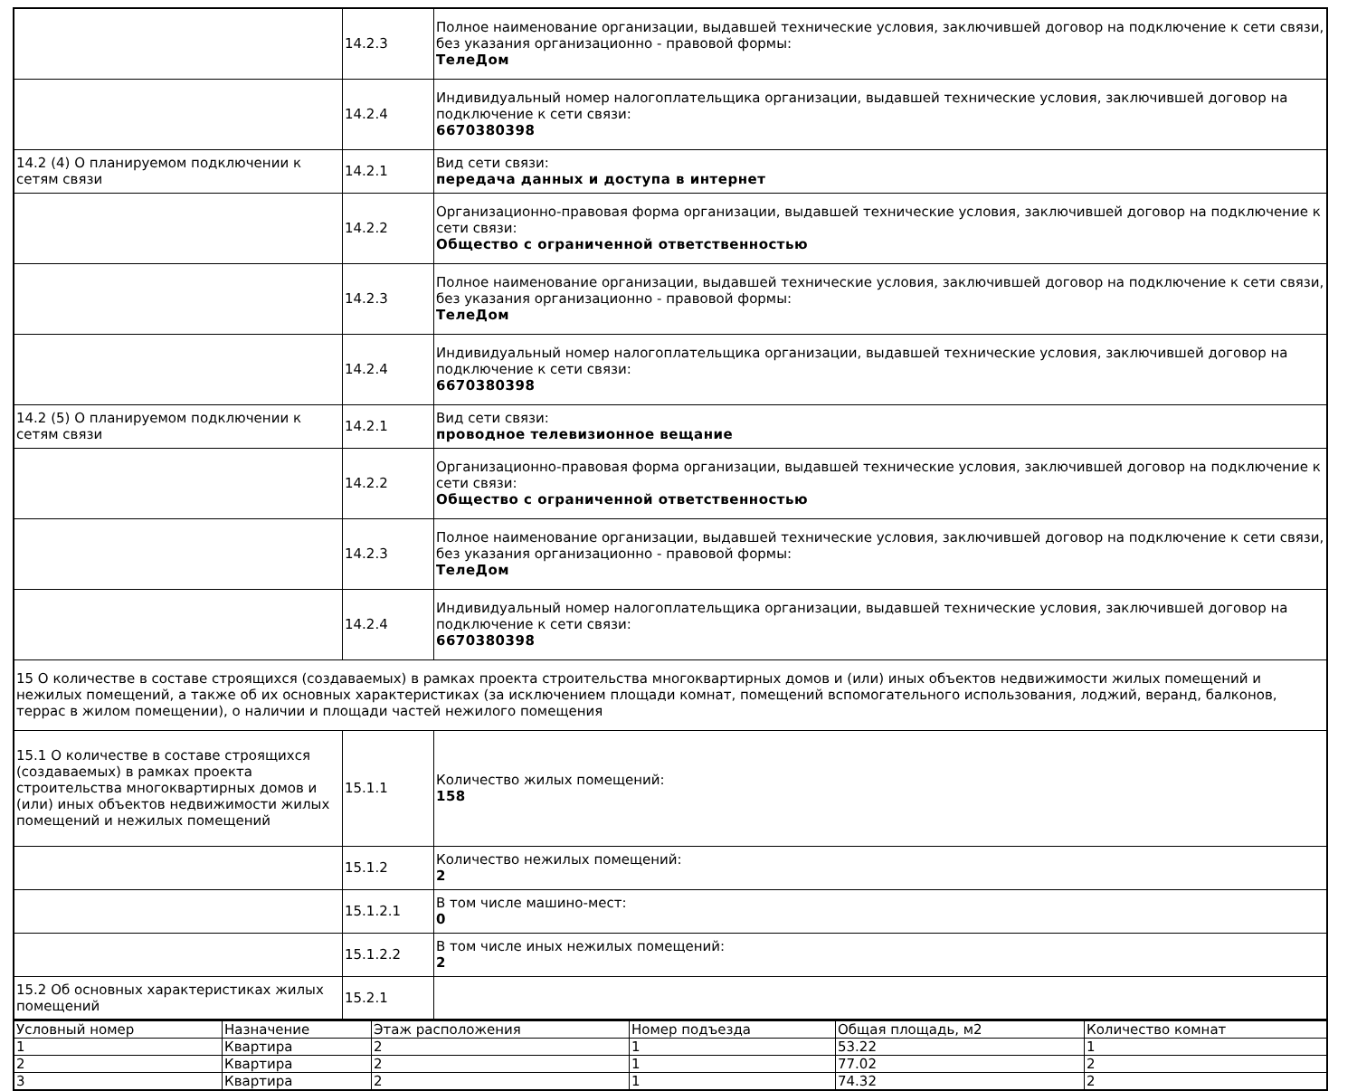| | 14.2.3 | Полное наименование организации, выдавшей технические условия, заключившей договор на подключение к сети связи, без указания организационно - правовой формы: ТелеДом |
| | 14.2.4 | Индивидуальный номер налогоплательщика организации, выдавшей технические условия, заключившей договор на подключение к сети связи: 6670380398 |
| 14.2 (4) О планируемом подключении к сетям связи | 14.2.1 | Вид сети связи: передача данных и доступа в интернет |
| | 14.2.2 | Организационно-правовая форма организации, выдавшей технические условия, заключившей договор на подключение к сети связи: Общество с ограниченной ответственностью |
| | 14.2.3 | Полное наименование организации, выдавшей технические условия, заключившей договор на подключение к сети связи, без указания организационно - правовой формы: ТелеДом |
| | 14.2.4 | Индивидуальный номер налогоплательщика организации, выдавшей технические условия, заключившей договор на подключение к сети связи: 6670380398 |
| 14.2 (5) О планируемом подключении к сетям связи | 14.2.1 | Вид сети связи: проводное телевизионное вещание |
| | 14.2.2 | Организационно-правовая форма организации, выдавшей технические условия, заключившей договор на подключение к сети связи: Общество с ограниченной ответственностью |
| | 14.2.3 | Полное наименование организации, выдавшей технические условия, заключившей договор на подключение к сети связи, без указания организационно - правовой формы: ТелеДом |
| | 14.2.4 | Индивидуальный номер налогоплательщика организации, выдавшей технические условия, заключившей договор на подключение к сети связи: 6670380398 |
| 15 О количестве в составе строящихся (создаваемых) в рамках проекта строительства многоквартирных домов и (или) иных объектов недвижимости жилых помещений и нежилых помещений, а также об их основных характеристиках (за исключением площади комнат, помещений вспомогательного использования, лоджий, веранд, балконов, террас в жилом помещении), о наличии и площади частей нежилого помещения | | |
| 15.1 О количестве в составе строящихся (создаваемых) в рамках проекта строительства многоквартирных домов и (или) иных объектов недвижимости жилых помещений и нежилых помещений | 15.1.1 | Количество жилых помещений: 158 |
| | 15.1.2 | Количество нежилых помещений: 2 |
| | 15.1.2.1 | В том числе машино-мест: 0 |
| | 15.1.2.2 | В том числе иных нежилых помещений: 2 |
| 15.2 Об основных характеристиках жилых помещений | 15.2.1 | |
| Условный номер | Назначение | Этаж расположения | Номер подъезда | Общая площадь, м2 | Количество комнат |
| --- | --- | --- | --- | --- | --- |
| 1 | Квартира | 2 | 1 | 53.22 | 1 |
| 2 | Квартира | 2 | 1 | 77.02 | 2 |
| 3 | Квартира | 2 | 1 | 74.32 | 2 |